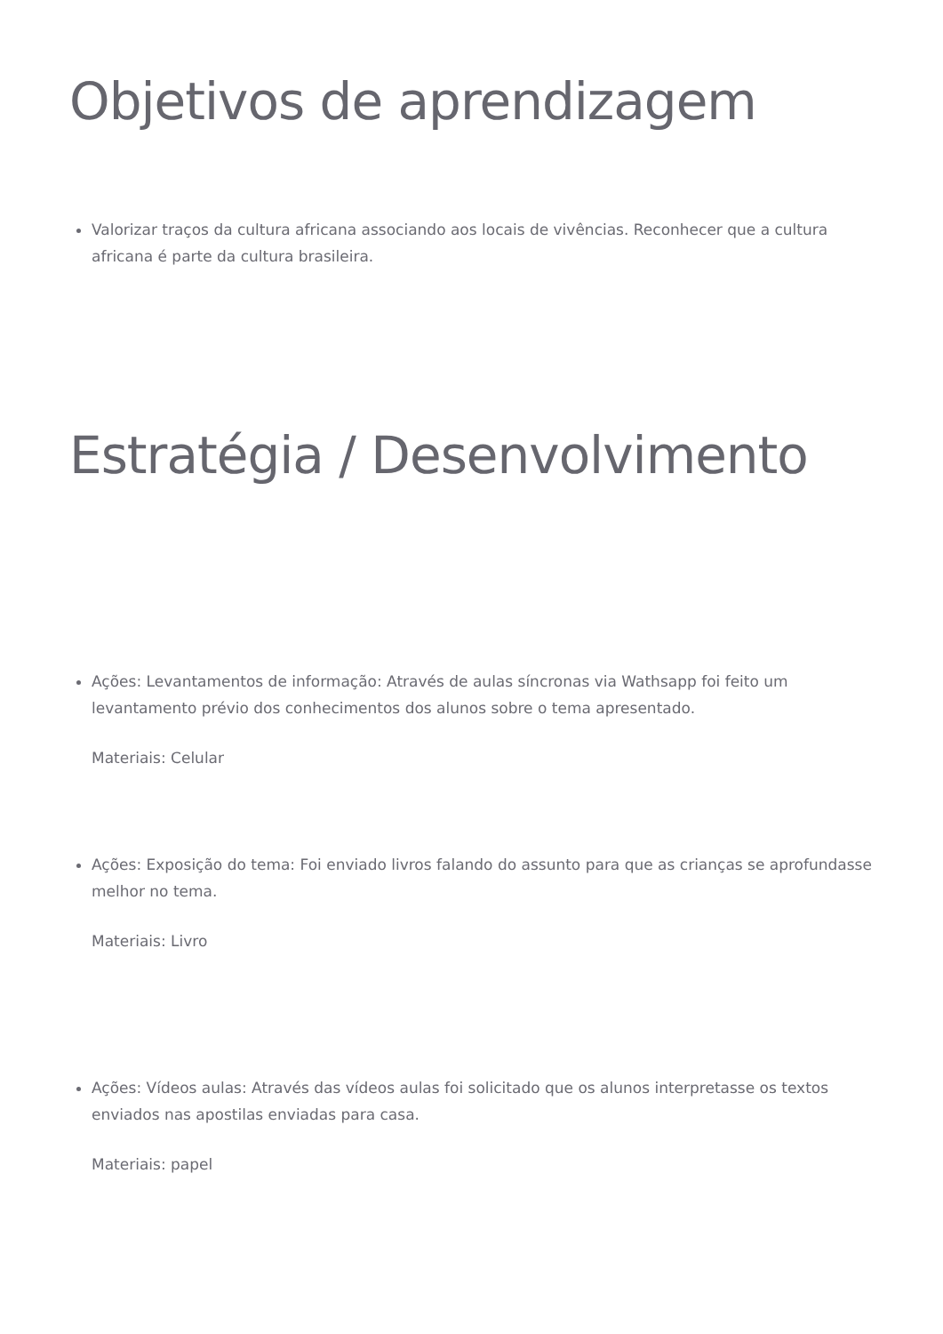Objetivos de aprendizagem
Valorizar traços da cultura africana associando aos locais de vivências. Reconhecer que a cultura africana é parte da cultura brasileira.
Estratégia / Desenvolvimento
Ações: Levantamentos de informação: Através de aulas síncronas via Wathsapp foi feito um levantamento prévio dos conhecimentos dos alunos sobre o tema apresentado.
Materiais: Celular
Ações: Exposição do tema: Foi enviado livros falando do assunto para que as crianças se aprofundasse melhor no tema.
Materiais: Livro
Ações: Vídeos aulas: Através das vídeos aulas foi solicitado que os alunos interpretasse os textos enviados nas apostilas enviadas para casa.
Materiais: papel